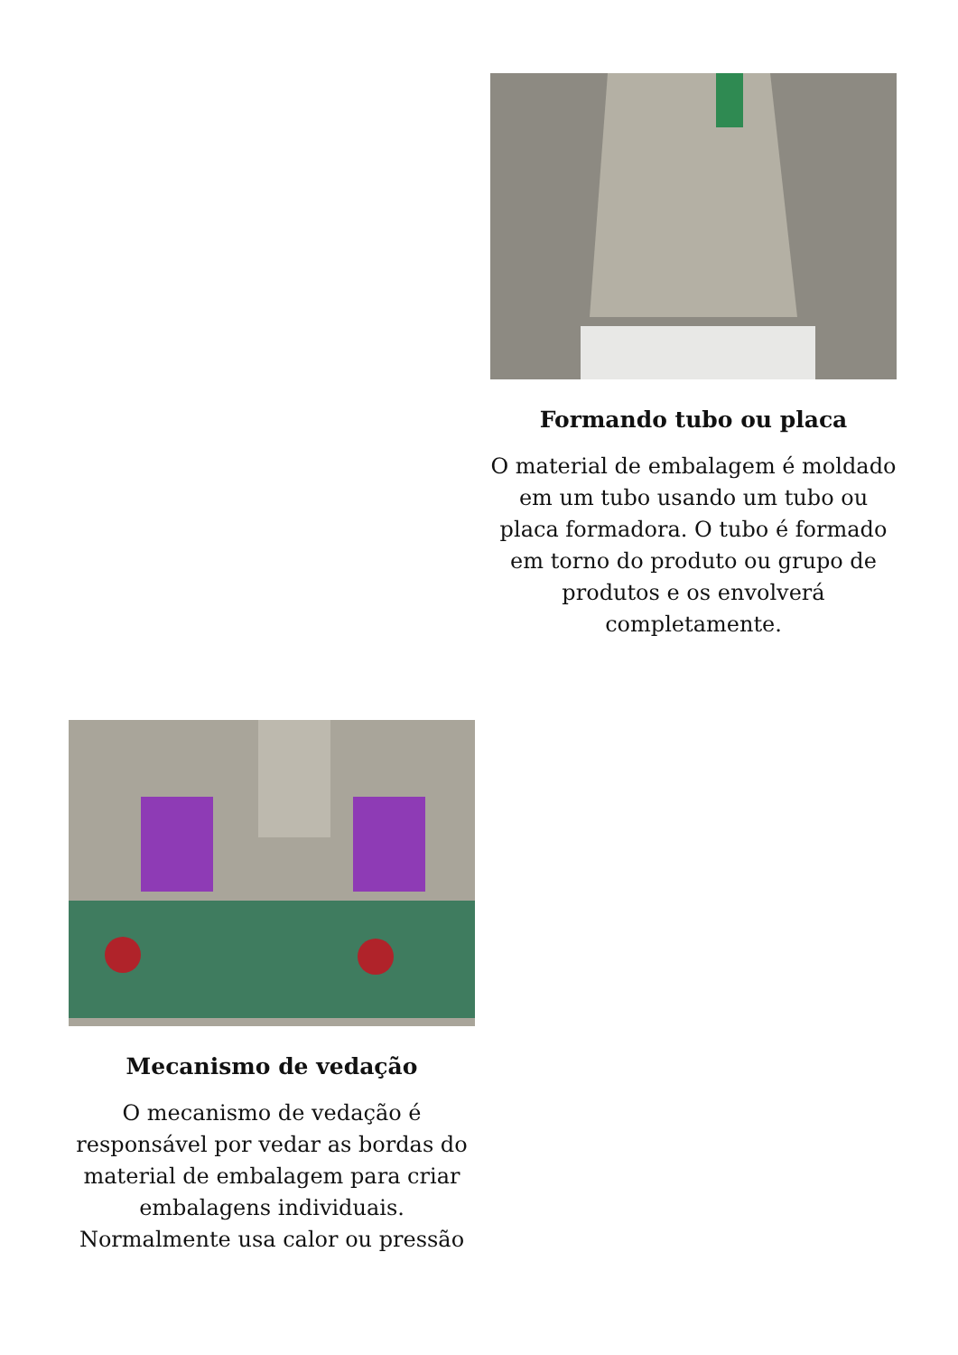Formando tubo ou placa
O material de embalagem é moldado em um tubo usando um tubo ou placa formadora. O tubo é formado em torno do produto ou grupo de produtos e os envolverá completamente.
Mecanismo de vedação
O mecanismo de vedação é responsável por vedar as bordas do material de embalagem para criar embalagens individuais. Normalmente usa calor ou pressão